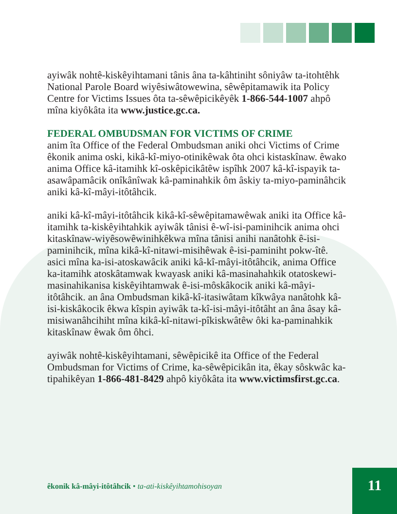ayiwâk nohtê-kiskêyihtamani tânis âna ta-kâhtiniht sôniyâw ta-itohtêhk National Parole Board wiyêsiwâtowewina, sêwêpitamawik ita Policy Centre for Victims Issues ôta ta-sêwêpicikêyêk 1-866-544-1007 ahpô mîna kiyôkâta ita www.justice.gc.ca.
FEDERAL OMBUDSMAN FOR VICTIMS OF CRIME
anim îta Office of the Federal Ombudsman aniki ohci Victims of Crime êkonik anima oski, kikâ-kî-miyo-otinikêwak ôta ohci kistaskînaw. êwako anima Office kâ-itamihk kî-oskêpicikâtêw ispîhk 2007 kâ-kî-ispayik ta-asawâpamâcik onîkânîwak kâ-paminahkik ôm âskiy ta-miyo-paminâhcik aniki kâ-kî-mâyi-itôtâhcik.
aniki kâ-kî-mâyi-itôtâhcik kikâ-kî-sêwêpitamawêwak aniki ita Office kâ-itamihk ta-kiskêyihtahkik ayiwâk tânisi ê-wî-isi-paminihcik anima ohci kitaskînaw-wiyêsowêwinihkêkwa mîna tânisi anihi nanâtohk ê-isi-paminihcik, mîna kikâ-kî-nitawi-misihêwak ê-isi-paminiht pokw-îtê. asici mîna ka-isi-atoskawâcik aniki kâ-kî-mâyi-itôtâhcik, anima Office ka-itamihk atoskâtamwak kwayask aniki kâ-masinahahkik otatoskewi-masinahikanisa kiskêyihtamwak ê-isi-môskâkocik aniki kâ-mâyi-itôtâhcik. an âna Ombudsman kikâ-kî-itasiwâtam kîkwâya nanâtohk kâ-isi-kiskâkocik êkwa kîspin ayiwâk ta-kî-isi-mâyi-itôtâht an âna âsay kâ-misiwanâhcihiht mîna kikâ-kî-nitawi-pîkiskwâtêw ôki ka-paminahkik kitaskînaw êwak ôm ôhci.
ayiwâk nohtê-kiskêyihtamani, sêwêpicikê ita Office of the Federal Ombudsman for Victims of Crime, ka-sêwêpicikân ita, êkay sôskwâc ka-tipahikêyan 1-866-481-8429 ahpô kiyôkâta ita www.victimsfirst.gc.ca.
êkonik kâ-mâyi-itôtâhcik • ta-ati-kiskêyihtamohisoyan
11